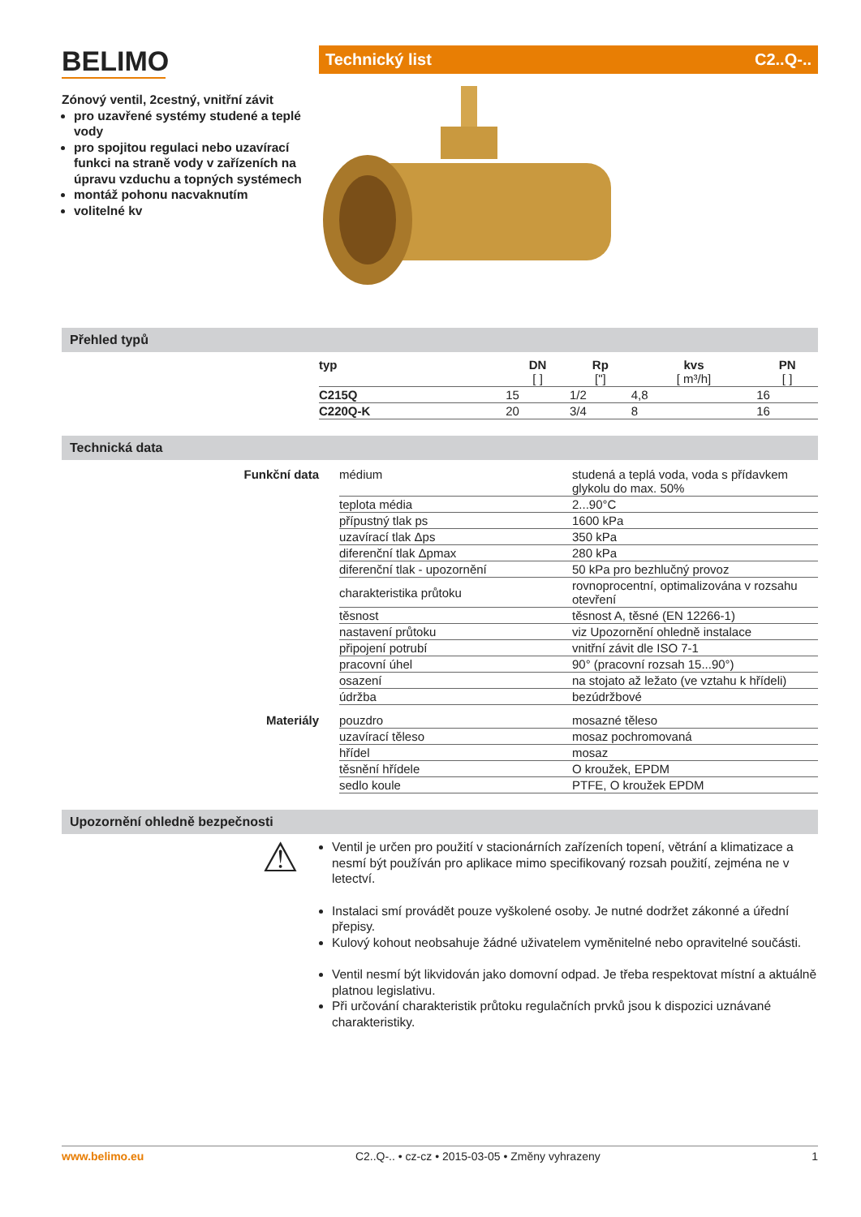BELIMO
Zónový ventil, 2cestný, vnitřní závit
pro uzavřené systémy studené a teplé vody
pro spojitou regulaci nebo uzavírací funkci na straně vody v zařízeních na úpravu vzduchu a topných systémech
montáž pohonu nacvaknutím
volitelné kv
Technický list C2..Q-..
Přehled typů
| typ | DN [ ] | Rp ["] | kvs [ m³/h] | PN [ ] |
| --- | --- | --- | --- | --- |
| C215Q | 15 | 1/2 | 4,8 | 16 |
| C220Q-K | 20 | 3/4 | 8 | 16 |
Technická data
| Funkční data | médium | studená a teplá voda, voda s přídavkem glykolu do max. 50% |
| | teplota média | 2...90°C |
| | přípustný tlak ps | 1600 kPa |
| | uzavírací tlak Δps | 350 kPa |
| | diferenční tlak Δpmax | 280 kPa |
| | diferenční tlak - upozornění | 50 kPa pro bezhlučný provoz |
| | charakteristika průtoku | rovnoprocentní, optimalizována v rozsahu otevření |
| | těsnost | těsnost A, těsné (EN 12266-1) |
| | nastavení průtoku | viz Upozornění ohledně instalace |
| | připojení potrubí | vnitřní závit dle ISO 7-1 |
| | pracovní úhel | 90° (pracovní rozsah 15...90°) |
| | osazení | na stojato až ležato (ve vztahu k hřídeli) |
| | údržba | bezúdržbové |
| Materiály | pouzdro | mosazné těleso |
| | uzavírací těleso | mosaz pochromovaná |
| | hřídel | mosaz |
| | těsnění hřídele | O kroužek, EPDM |
| | sedlo koule | PTFE, O kroužek EPDM |
Upozornění ohledně bezpečnosti
⚠
Ventil je určen pro použití v stacionárních zařízeních topení, větrání a klimatizace a nesmí být používán pro aplikace mimo specifikovaný rozsah použití, zejména ne v letectví.
Instalaci smí provádět pouze vyškolené osoby. Je nutné dodržet zákonné a úřední přepisy.
Kulový kohout neobsahuje žádné uživatelem vyměnitelné nebo opravitelné součásti.
Ventil nesmí být likvidován jako domovní odpad. Je třeba respektovat místní a aktuálně platnou legislativu.
Při určování charakteristik průtoku regulačních prvků jsou k dispozici uznávané charakteristiky.
www.belimo.eu C2..Q-.. • cz-cz • 2015-03-05 • Změny vyhrazeny 1